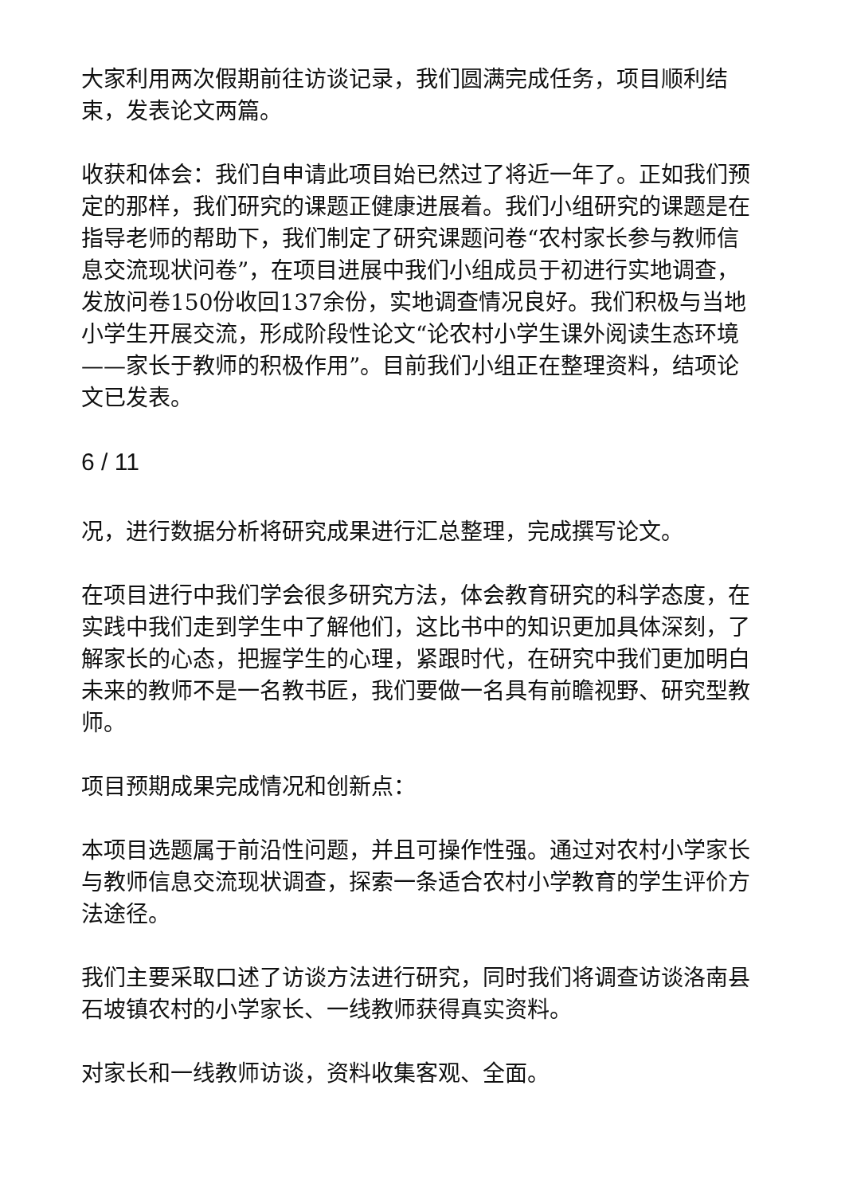大家利用两次假期前往访谈记录，我们圆满完成任务，项目顺利结束，发表论文两篇。
收获和体会：我们自申请此项目始已然过了将近一年了。正如我们预定的那样，我们研究的课题正健康进展着。我们小组研究的课题是在指导老师的帮助下，我们制定了研究课题问卷“农村家长参与教师信息交流现状问卷”，在项目进展中我们小组成员于初进行实地调查，发放问卷150份收回137余份，实地调查情况良好。我们积极与当地小学生开展交流，形成阶段性论文“论农村小学生课外阅读生态环境——家长于教师的积极作用”。目前我们小组正在整理资料，结项论文已发表。
6 / 11
况，进行数据分析将研究成果进行汇总整理，完成撰写论文。
在项目进行中我们学会很多研究方法，体会教育研究的科学态度，在实践中我们走到学生中了解他们，这比书中的知识更加具体深刻，了解家长的心态，把握学生的心理，紧跟时代，在研究中我们更加明白未来的教师不是一名教书匠，我们要做一名具有前瞻视野、研究型教师。
项目预期成果完成情况和创新点：
本项目选题属于前沿性问题，并且可操作性强。通过对农村小学家长与教师信息交流现状调查，探索一条适合农村小学教育的学生评价方法途径。
我们主要采取口述了访谈方法进行研究，同时我们将调查访谈洛南县石坡镇农村的小学家长、一线教师获得真实资料。
对家长和一线教师访谈，资料收集客观、全面。